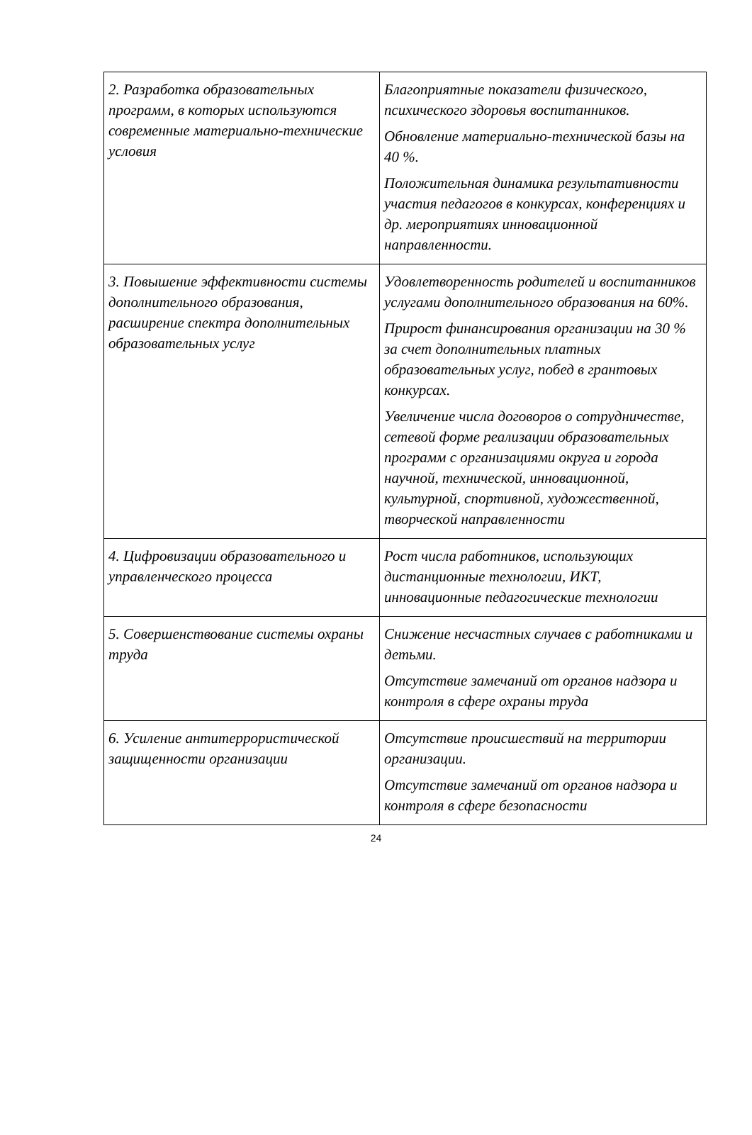| 2. Разработка образовательных программ, в которых используются современные материально-технические условия | Благоприятные показатели физического, психического здоровья воспитанников. Обновление материально-технической базы на 40 %. Положительная динамика результативности участия педагогов в конкурсах, конференциях и др. мероприятиях инновационной направленности. |
| 3. Повышение эффективности системы дополнительного образования, расширение спектра дополнительных образовательных услуг | Удовлетворенность родителей и воспитанников услугами дополнительного образования на 60%. Прирост финансирования организации на 30 % за счет дополнительных платных образовательных услуг, побед в грантовых конкурсах. Увеличение числа договоров о сотрудничестве, сетевой форме реализации образовательных программ с организациями округа и города научной, технической, инновационной, культурной, спортивной, художественной, творческой направленности |
| 4. Цифровизации образовательного и управленческого процесса | Рост числа работников, использующих дистанционные технологии, ИКТ, инновационные педагогические технологии |
| 5. Совершенствование системы охраны труда | Снижение несчастных случаев с работниками и детьми. Отсутствие замечаний от органов надзора и контроля в сфере охраны труда |
| 6. Усиление антитеррористической защищенности организации | Отсутствие происшествий на территории организации. Отсутствие замечаний от органов надзора и контроля в сфере безопасности |
24